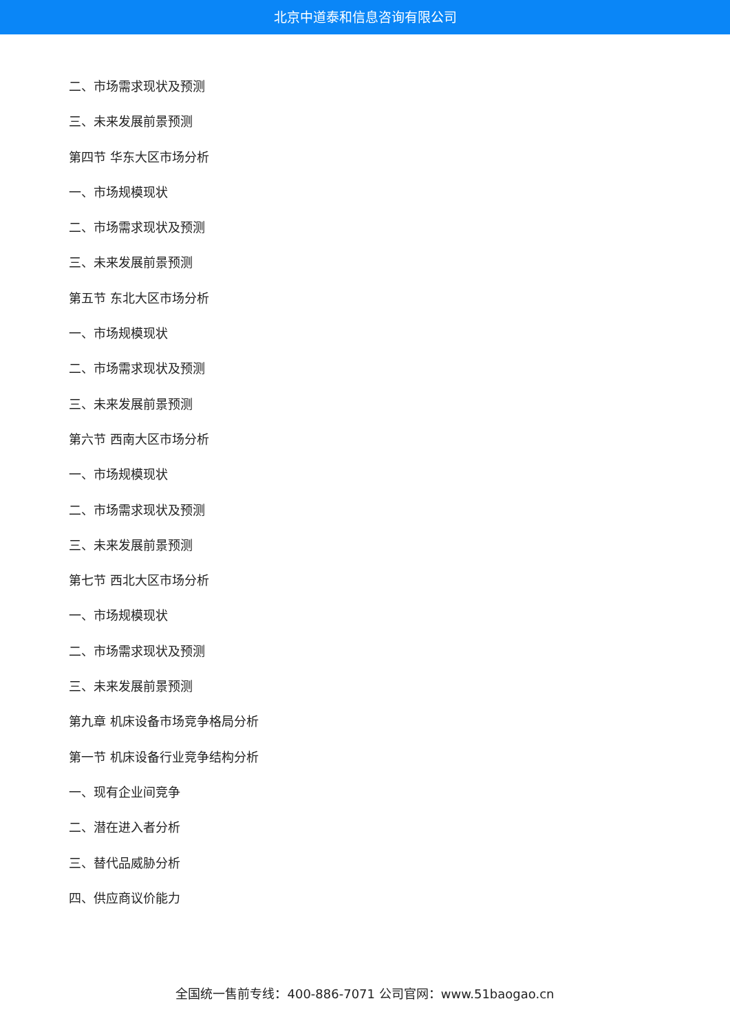北京中道泰和信息咨询有限公司
二、市场需求现状及预测
三、未来发展前景预测
第四节 华东大区市场分析
一、市场规模现状
二、市场需求现状及预测
三、未来发展前景预测
第五节 东北大区市场分析
一、市场规模现状
二、市场需求现状及预测
三、未来发展前景预测
第六节 西南大区市场分析
一、市场规模现状
二、市场需求现状及预测
三、未来发展前景预测
第七节 西北大区市场分析
一、市场规模现状
二、市场需求现状及预测
三、未来发展前景预测
第九章 机床设备市场竞争格局分析
第一节 机床设备行业竞争结构分析
一、现有企业间竞争
二、潜在进入者分析
三、替代品威胁分析
四、供应商议价能力
全国统一售前专线：400-886-7071 公司官网：www.51baogao.cn